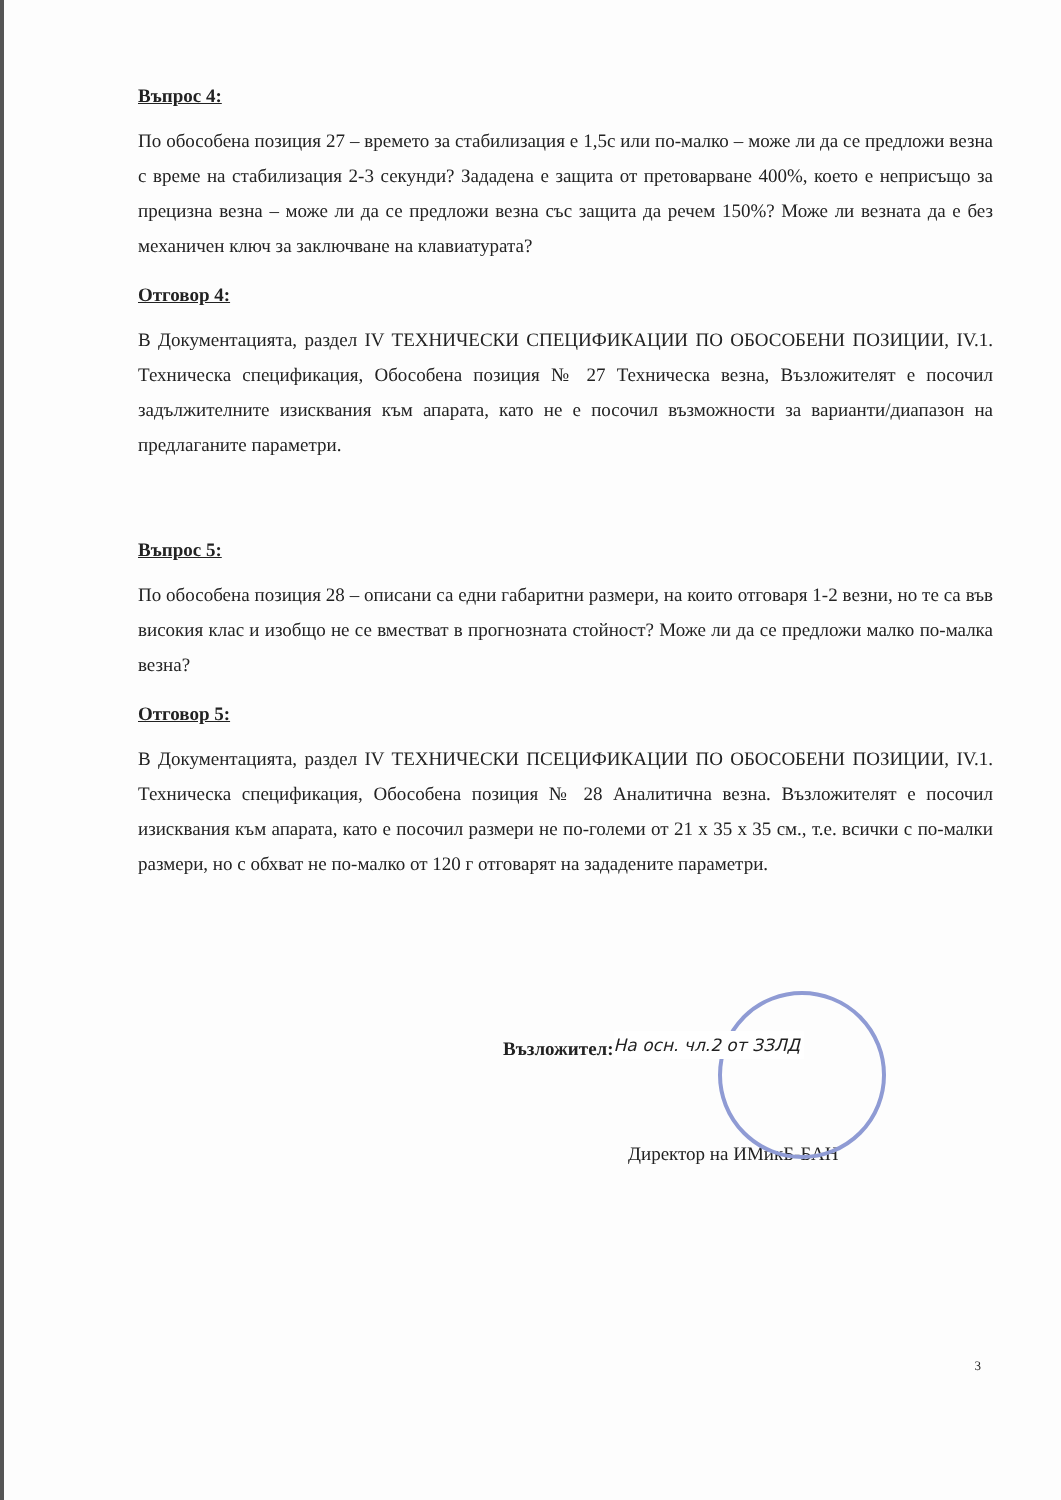Въпрос 4:
По обособена позиция 27 – времето за стабилизация е 1,5с или по-малко – може ли да се предложи везна с време на стабилизация 2-3 секунди? Зададена е защита от претоварване 400%, което е неприсъщо за прецизна везна – може ли да се предложи везна със защита да речем 150%? Може ли везната да е без механичен ключ за заключване на клавиатурата?
Отговор 4:
В Документацията, раздел IV ТЕХНИЧЕСКИ СПЕЦИФИКАЦИИ ПО ОБОСОБЕНИ ПОЗИЦИИ, IV.1. Техническа спецификация, Обособена позиция № 27 Техническа везна, Възложителят е посочил задължителните изисквания към апарата, като не е посочил възможности за варианти/диапазон на предлаганите параметри.
Въпрос 5:
По обособена позиция 28 – описани са едни габаритни размери, на които отговаря 1-2 везни, но те са във високия клас и изобщо не се вместват в прогнозната стойност? Може ли да се предложи малко по-малка везна?
Отговор 5:
В Документацията, раздел IV ТЕХНИЧЕСКИ ПСЕЦИФИКАЦИИ ПО ОБОСОБЕНИ ПОЗИЦИИ, IV.1. Техническа спецификация, Обособена позиция № 28 Аналитична везна. Възложителят е посочил изисквания към апарата, като е посочил размери не по-големи от 21 х 35 х 35 см., т.е. всички с по-малки размери, но с обхват не по-малко от 120 г отговарят на зададените параметри.
Възложител: На осн. чл.2 от ЗЗЛД
Директор на ИМикБ-БАН
3